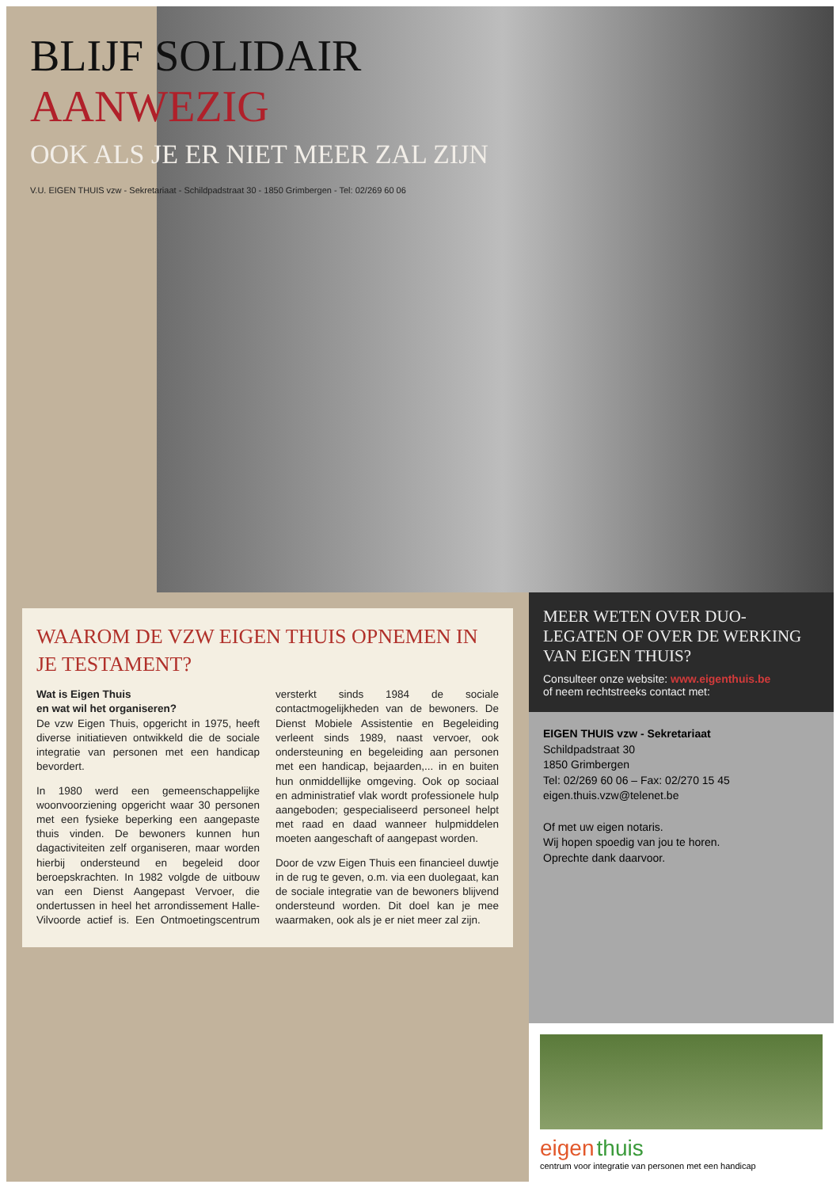BLIJF SOLIDAIR
AANWEZIG
OOK ALS JE ER NIET MEER ZAL ZIJN
V.U. EIGEN THUIS vzw - Sekretariaat - Schildpadstraat 30 - 1850 Grimbergen - Tel: 02/269 60 06
WAAROM DE VZW EIGEN THUIS OPNEMEN IN JE TESTAMENT?
Wat is Eigen Thuis
en wat wil het organiseren?
De vzw Eigen Thuis, opgericht in 1975, heeft diverse initiatieven ontwikkeld die de sociale integratie van personen met een handicap bevordert.
In 1980 werd een gemeenschappelijke woonvoorziening opgericht waar 30 personen met een fysieke beperking een aangepaste thuis vinden. De bewoners kunnen hun dagactiviteiten zelf organiseren, maar worden hierbij ondersteund en begeleid door beroepskrachten. In 1982 volgde de uitbouw van een Dienst Aangepast Vervoer, die ondertussen in heel het arrondissement Halle-Vilvoorde actief is. Een Ontmoetingscentrum versterkt sinds 1984 de sociale contactmogelijkheden van de bewoners. De Dienst Mobiele Assistentie en Begeleiding verleent sinds 1989, naast vervoer, ook ondersteuning en begeleiding aan personen met een handicap, bejaarden,... in en buiten hun onmiddellijke omgeving. Ook op sociaal en administratief vlak wordt professionele hulp aangeboden; gespecialiseerd personeel helpt met raad en daad wanneer hulpmiddelen moeten aangeschaft of aangepast worden.
Door de vzw Eigen Thuis een financieel duwtje in de rug te geven, o.m. via een duolegaat, kan de sociale integratie van de bewoners blijvend ondersteund worden. Dit doel kan je mee waarmaken, ook als je er niet meer zal zijn.
MEER WETEN OVER DUO-LEGATEN OF OVER DE WERKING VAN EIGEN THUIS?
Consulteer onze website: www.eigenthuis.be
of neem rechtstreeks contact met:
EIGEN THUIS vzw - Sekretariaat
Schildpadstraat 30
1850 Grimbergen
Tel: 02/269 60 06 – Fax: 02/270 15 45
eigen.thuis.vzw@telenet.be
Of met uw eigen notaris.
Wij hopen spoedig van jou te horen.
Oprechte dank daarvoor.
eigen thuis
centrum voor integratie van personen met een handicap